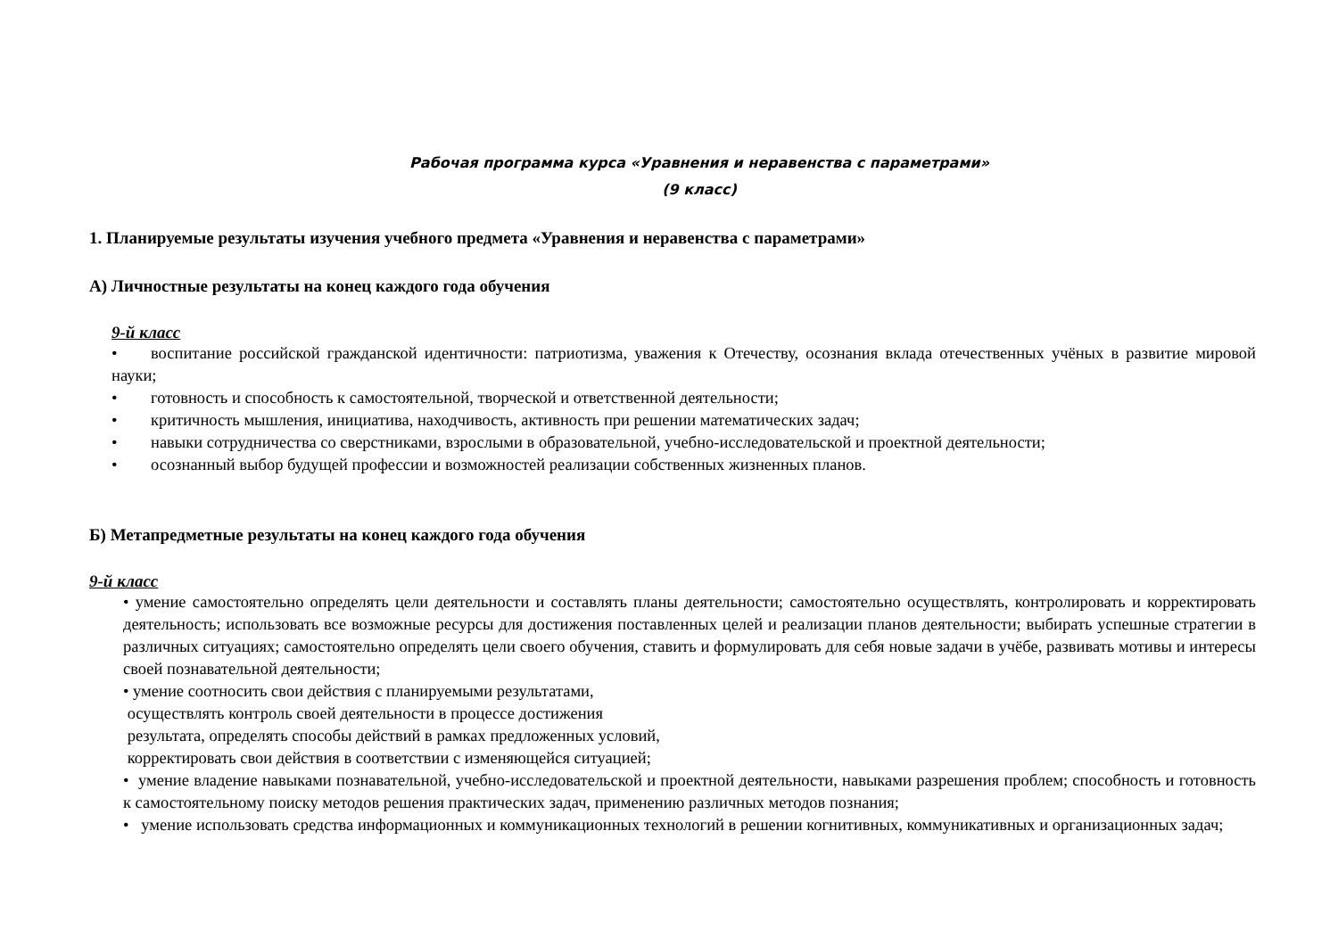Рабочая программа курса «Уравнения и неравенства с параметрами»
(9 класс)
1. Планируемые результаты изучения учебного предмета «Уравнения и неравенства с параметрами»
А) Личностные результаты на конец каждого года обучения
9-й класс
• воспитание российской гражданской идентичности: патриотизма, уважения к Отечеству, осознания вклада отечественных учёных в развитие мировой науки;
• готовность и способность к самостоятельной, творческой и ответственной деятельности;
• критичность мышления, инициатива, находчивость, активность при решении математических задач;
• навыки сотрудничества со сверстниками, взрослыми в образовательной, учебно-исследовательской и проектной деятельности;
• осознанный выбор будущей профессии и возможностей реализации собственных жизненных планов.
Б) Метапредметные результаты на конец каждого года обучения
9-й класс
• умение самостоятельно определять цели деятельности и составлять планы деятельности; самостоятельно осуществлять, контролировать и корректировать деятельность; использовать все возможные ресурсы для достижения поставленных целей и реализации планов деятельности; выбирать успешные стратегии в различных ситуациях; самостоятельно определять цели своего обучения, ставить и формулировать для себя новые задачи в учёбе, развивать мотивы и интересы своей познавательной деятельности;
• умение соотносить свои действия с планируемыми результатами,
осуществлять контроль своей деятельности в процессе достижения
результата, определять способы действий в рамках предложенных условий,
корректировать свои действия в соответствии с изменяющейся ситуацией;
• умение владение навыками познавательной, учебно-исследовательской и проектной деятельности, навыками разрешения проблем; способность и готовность к самостоятельному поиску методов решения практических задач, применению различных методов познания;
• умение использовать средства информационных и коммуникационных технологий в решении когнитивных, коммуникативных и организационных задач;